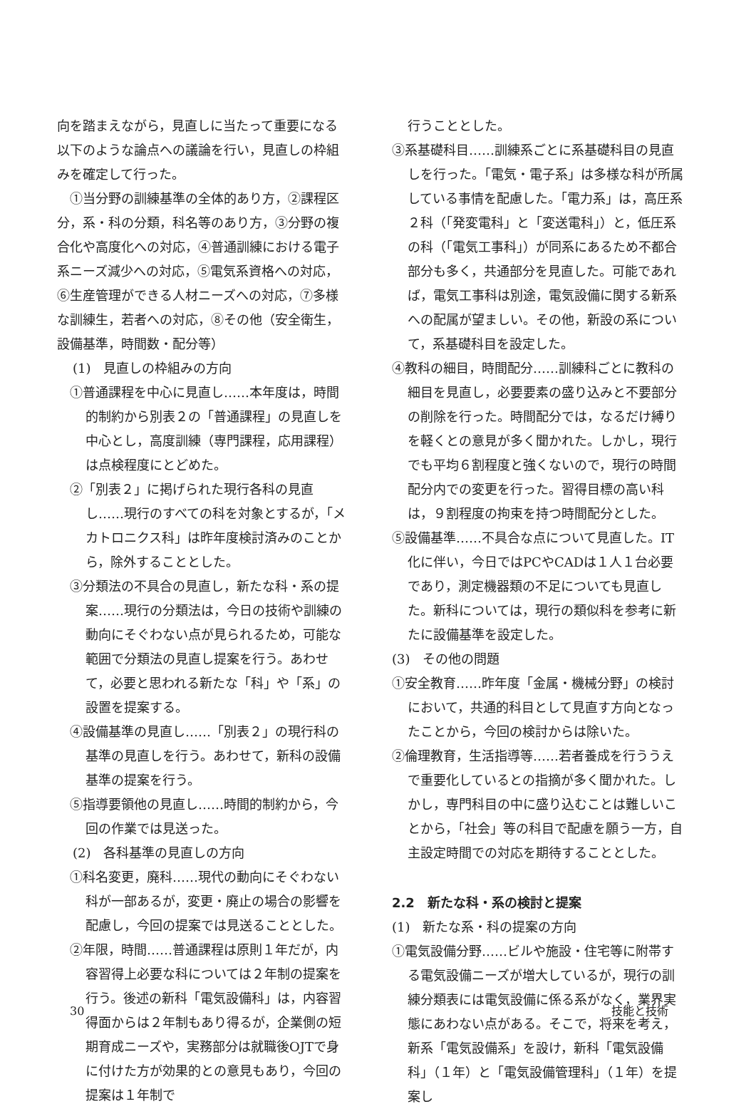向を踏まえながら，見直しに当たって重要になる以下のような論点への議論を行い，見直しの枠組みを確定して行った。
　①当分野の訓練基準の全体的あり方，②課程区分，系・科の分類，科名等のあり方，③分野の複合化や高度化への対応，④普通訓練における電子系ニーズ減少への対応，⑤電気系資格への対応，⑥生産管理ができる人材ニーズへの対応，⑦多様な訓練生，若者への対応，⑧その他（安全衛生，設備基準，時間数・配分等）
(1)　見直しの枠組みの方向
①普通課程を中心に見直し……本年度は，時間的制約から別表２の「普通課程」の見直しを中心とし，高度訓練（専門課程，応用課程）は点検程度にとどめた。
②「別表２」に掲げられた現行各科の見直し……現行のすべての科を対象とするが，「メカトロニクス科」は昨年度検討済みのことから，除外することとした。
③分類法の不具合の見直し，新たな科・系の提案……現行の分類法は，今日の技術や訓練の動向にそぐわない点が見られるため，可能な範囲で分類法の見直し提案を行う。あわせて，必要と思われる新たな「科」や「系」の設置を提案する。
④設備基準の見直し……「別表２」の現行科の基準の見直しを行う。あわせて，新科の設備基準の提案を行う。
⑤指導要領他の見直し……時間的制約から，今回の作業では見送った。
(2)　各科基準の見直しの方向
①科名変更，廃科……現代の動向にそぐわない科が一部あるが，変更・廃止の場合の影響を配慮し，今回の提案では見送ることとした。
②年限，時間……普通課程は原則１年だが，内容習得上必要な科については２年制の提案を行う。後述の新科「電気設備科」は，内容習得面からは２年制もあり得るが，企業側の短期育成ニーズや，実務部分は就職後OJTで身に付けた方が効果的との意見もあり，今回の提案は１年制で
行うこととした。
③系基礎科目……訓練系ごとに系基礎科目の見直しを行った。「電気・電子系」は多様な科が所属している事情を配慮した。「電力系」は，高圧系２科（「発変電科」と「変送電科」）と，低圧系の科（「電気工事科」）が同系にあるため不都合部分も多く，共通部分を見直した。可能であれば，電気工事科は別途，電気設備に関する新系への配属が望ましい。その他，新設の系について，系基礎科目を設定した。
④教科の細目，時間配分……訓練科ごとに教科の細目を見直し，必要要素の盛り込みと不要部分の削除を行った。時間配分では，なるだけ縛りを軽くとの意見が多く聞かれた。しかし，現行でも平均６割程度と強くないので，現行の時間配分内での変更を行った。習得目標の高い科は，９割程度の拘束を持つ時間配分とした。
⑤設備基準……不具合な点について見直した。IT化に伴い，今日ではPCやCADは１人１台必要であり，測定機器類の不足についても見直した。新科については，現行の類似科を参考に新たに設備基準を設定した。
(3)　その他の問題
①安全教育……昨年度「金属・機械分野」の検討において，共通的科目として見直す方向となったことから，今回の検討からは除いた。
②倫理教育，生活指導等……若者養成を行ううえで重要化しているとの指摘が多く聞かれた。しかし，専門科目の中に盛り込むことは難しいことから，「社会」等の科目で配慮を願う一方，自主設定時間での対応を期待することとした。
2.2　新たな科・系の検討と提案
(1)　新たな系・科の提案の方向
①電気設備分野……ビルや施設・住宅等に附帯する電気設備ニーズが増大しているが，現行の訓練分類表には電気設備に係る系がなく，業界実態にあわない点がある。そこで，将来を考え，新系「電気設備系」を設け，新科「電気設備科」（１年）と「電気設備管理科」（１年）を提案し
30 技能と技術